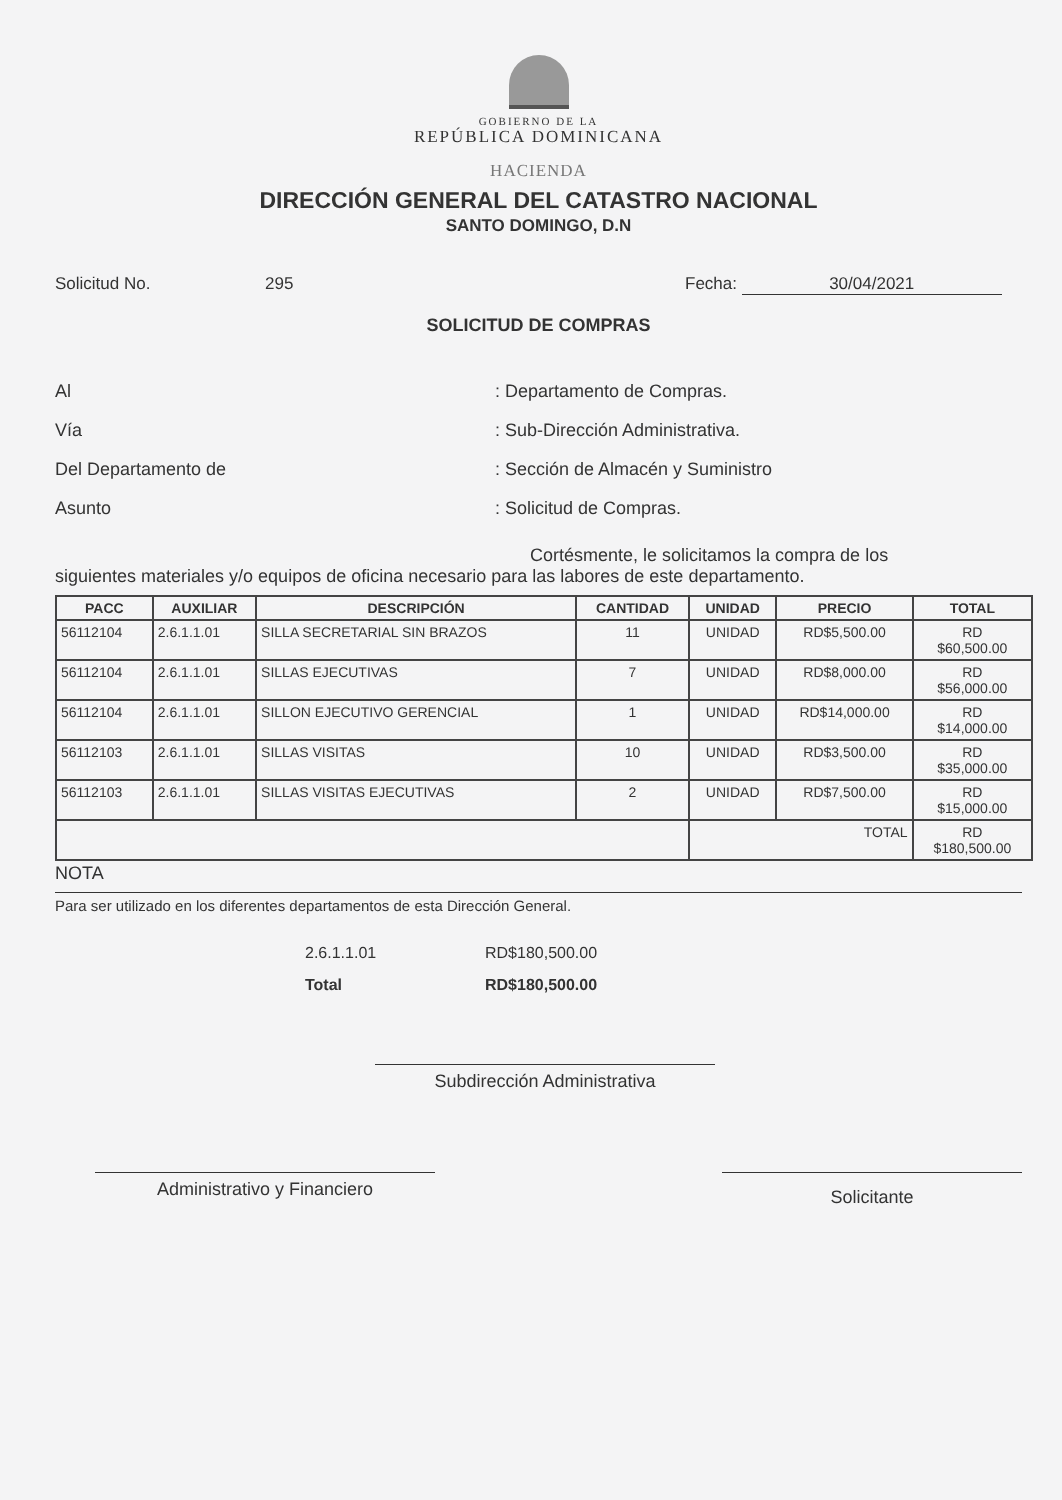GOBIERNO DE LA
REPÚBLICA DOMINICANA
HACIENDA
DIRECCIÓN GENERAL DEL CATASTRO NACIONAL
SANTO DOMINGO, D.N
Solicitud No. 295 Fecha: 30/04/2021
SOLICITUD DE COMPRAS
Al : Departamento de Compras.
Vía : Sub-Dirección Administrativa.
Del Departamento de : Sección de Almacén y Suministro
Asunto : Solicitud de Compras.
Cortésmente, le solicitamos la compra de los
siguientes materiales y/o equipos de oficina necesario para las labores de este departamento.
| PACC | AUXILIAR | DESCRIPCIÓN | CANTIDAD | UNIDAD | PRECIO | TOTAL |
| --- | --- | --- | --- | --- | --- | --- |
| 56112104 | 2.6.1.1.01 | SILLA SECRETARIAL SIN BRAZOS | 11 | UNIDAD | RD$5,500.00 | RD $60,500.00 |
| 56112104 | 2.6.1.1.01 | SILLAS EJECUTIVAS | 7 | UNIDAD | RD$8,000.00 | RD $56,000.00 |
| 56112104 | 2.6.1.1.01 | SILLON EJECUTIVO GERENCIAL | 1 | UNIDAD | RD$14,000.00 | RD $14,000.00 |
| 56112103 | 2.6.1.1.01 | SILLAS VISITAS | 10 | UNIDAD | RD$3,500.00 | RD $35,000.00 |
| 56112103 | 2.6.1.1.01 | SILLAS VISITAS EJECUTIVAS | 2 | UNIDAD | RD$7,500.00 | RD $15,000.00 |
| | | | | TOTAL | | RD $180,500.00 |
NOTA
Para ser utilizado en los diferentes departamentos de esta Dirección General.
2.6.1.1.01 RD$180,500.00
Total RD$180,500.00
Subdirección Administrativa
Administrativo y Financiero
Solicitante